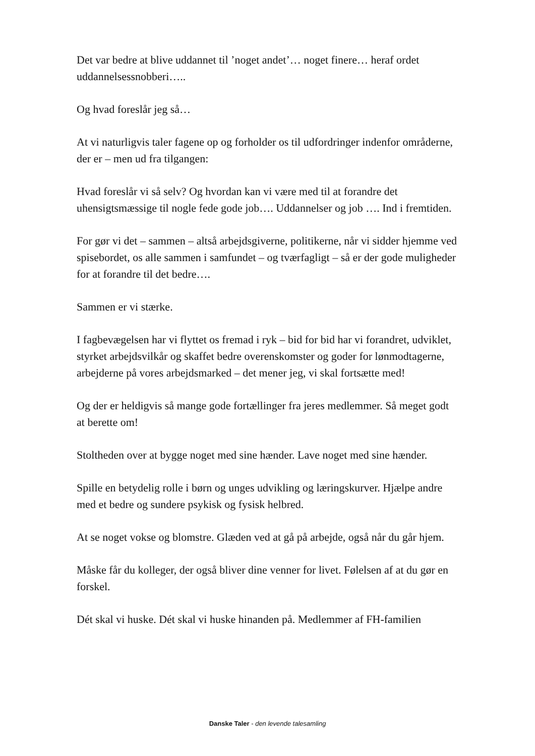Det var bedre at blive uddannet til ’noget andet’… noget finere… heraf ordet uddannelsessnobberi…..
Og hvad foreslår jeg så…
At vi naturligvis taler fagene op og forholder os til udfordringer indenfor områderne, der er – men ud fra tilgangen:
Hvad foreslår vi så selv? Og hvordan kan vi være med til at forandre det uhensigtsmæssige til nogle fede gode job…. Uddannelser og job …. Ind i fremtiden.
For gør vi det – sammen – altså arbejdsgiverne, politikerne, når vi sidder hjemme ved spisebordet, os alle sammen i samfundet – og tværfagligt – så er der gode muligheder for at forandre til det bedre….
Sammen er vi stærke.
I fagbevægelsen har vi flyttet os fremad i ryk – bid for bid har vi forandret, udviklet, styrket arbejdsvilkår og skaffet bedre overenskomster og goder for lønmodtagerne, arbejderne på vores arbejdsmarked – det mener jeg, vi skal fortsætte med!
Og der er heldigvis så mange gode fortællinger fra jeres medlemmer. Så meget godt at berette om!
Stoltheden over at bygge noget med sine hænder. Lave noget med sine hænder.
Spille en betydelig rolle i børn og unges udvikling og læringskurver. Hjælpe andre med et bedre og sundere psykisk og fysisk helbred.
At se noget vokse og blomstre. Glæden ved at gå på arbejde, også når du går hjem.
Måske får du kolleger, der også bliver dine venner for livet. Følelsen af at du gør en forskel.
Dét skal vi huske. Dét skal vi huske hinanden på. Medlemmer af FH-familien
Danske Taler - den levende talesamling